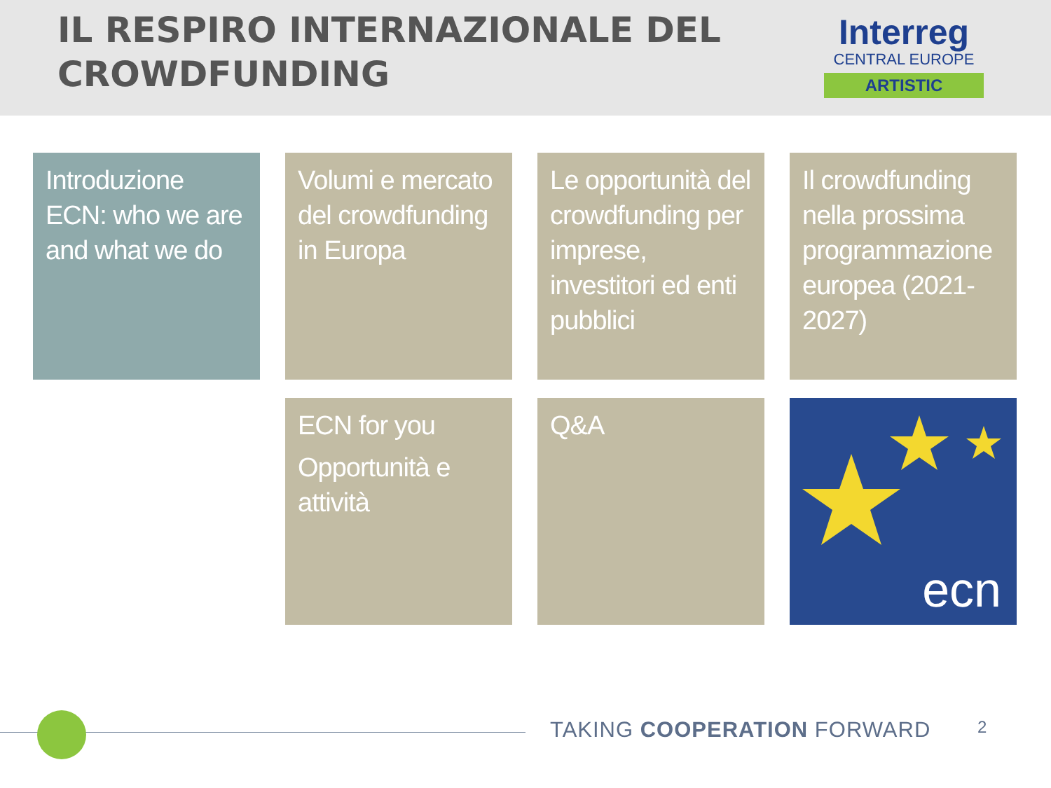IL RESPIRO INTERNAZIONALE DEL
CROWDFUNDING
Interreg
CENTRAL EUROPE
ARTISTIC
Introduzione ECN: who we are and what we do
Volumi e mercato del crowdfunding in Europa
Le opportunità del crowdfunding per imprese, investitori ed enti pubblici
Il crowdfunding nella prossima programmazione europea (2021-2027)
ECN for you
Opportunità e attività
Q&A
ecn
TAKING COOPERATION FORWARD 2